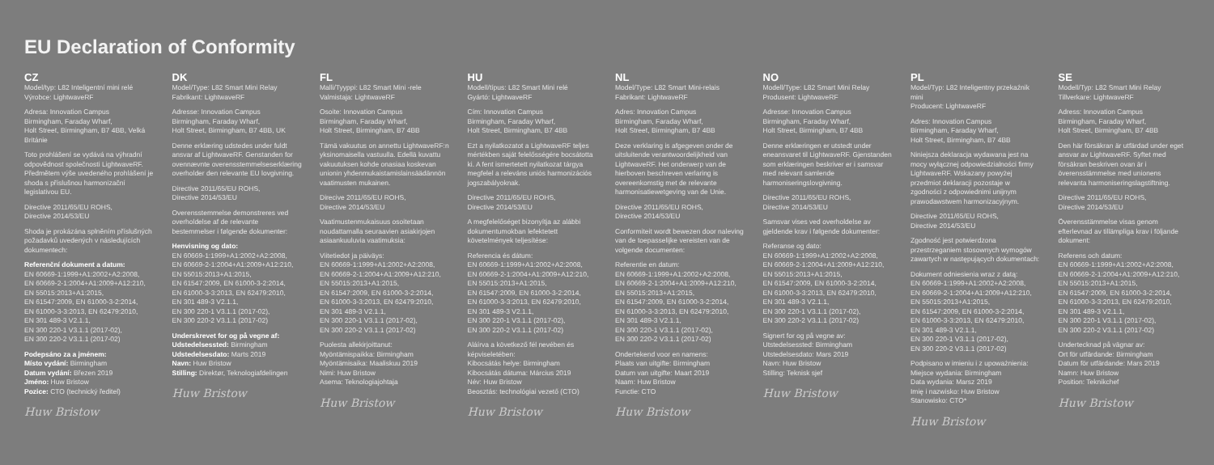EU Declaration of Conformity
CZ
Model/typ: L82 Inteligentní mini relé
Výrobce: LightwaveRF
Adresa: Innovation Campus
Birmingham, Faraday Wharf,
Holt Street, Birmingham, B7 4BB, Velká Británie
Toto prohlášení se vydává na výhradní odpovědnost společnosti LightwaveRF. Předmětem výše uvedeného prohlášení je shoda s příslušnou harmonizační legislativou EU.
Directive 2011/65/EU ROHS,
Directive 2014/53/EU
Shoda je prokázána splněním příslušných požadavků uvedených v následujících dokumentech:
Referenční dokument a datum:
EN 60669-1:1999+A1:2002+A2:2008,
EN 60669-2-1:2004+A1:2009+A12:210,
EN 55015:2013+A1:2015,
EN 61547:2009, EN 61000-3-2:2014,
EN 61000-3-3:2013, EN 62479:2010,
EN 301 489-3 V2.1.1,
EN 300 220-1 V3.1.1 (2017-02),
EN 300 220-2 V3.1.1 (2017-02)
Podepsáno za a jménem:
Místo vydání: Birmingham
Datum vydání: Březen 2019
Jméno: Huw Bristow
Pozice: CTO (technický ředitel)
Huw Bristow
DK
Model/Type: L82 Smart Mini Relay
Fabrikant: LightwaveRF
Adresse: Innovation Campus
Birmingham, Faraday Wharf,
Holt Street, Birmingham, B7 4BB, UK
Denne erklæring udstedes under fuldt ansvar af LightwaveRF. Genstanden for ovennævnte overensstemmelseserklæring overholder den relevante EU lovgivning.
Directive 2011/65/EU ROHS,
Directive 2014/53/EU
Overensstemmelse demonstreres ved overholdelse af de relevante bestemmelser i følgende dokumenter:
Henvisning og dato:
EN 60669-1:1999+A1:2002+A2:2008,
EN 60669-2-1:2004+A1:2009+A12:210,
EN 55015:2013+A1:2015,
EN 61547:2009, EN 61000-3-2:2014,
EN 61000-3-3:2013, EN 62479:2010,
EN 301 489-3 V2.1.1,
EN 300 220-1 V3.1.1 (2017-02),
EN 300 220-2 V3.1.1 (2017-02)
Underskrevet for og på vegne af:
Udstedelsessted: Birmingham
Udstedelsesdato: Marts 2019
Navn: Huw Bristow
Stilling: Direktør, Teknologiafdelingen
Huw Bristow
FL
Malli/Tyyppi: L82 Smart Mini -rele
Valmistaja: LightwaveRF
Osoite: Innovation Campus
Birmingham, Faraday Wharf,
Holt Street, Birmingham, B7 4BB
Tämä vakuutus on annettu LightwaveRF:n yksinomaisella vastuulla. Edellä kuvattu vakuutuksen kohde onasiaa koskevan unionin yhdenmukaistamislainsäädännön vaatimusten mukainen.
Direcive 2011/65/EU ROHS,
Directive 2014/53/EU
Vaatimustenmukaisuus osoitetaan noudattamalla seuraavien asiakirjojen asiaankuuluvia vaatimuksia:
Viitetiedot ja päiväys:
EN 60669-1:1999+A1:2002+A2:2008,
EN 60669-2-1:2004+A1:2009+A12:210,
EN 55015:2013+A1:2015,
EN 61547:2009, EN 61000-3-2:2014,
EN 61000-3-3:2013, EN 62479:2010,
EN 301 489-3 V2.1.1,
EN 300 220-1 V3.1.1 (2017-02),
EN 300 220-2 V3.1.1 (2017-02)
Puolesta allekirjoittanut:
Myöntämispaikka: Birmingham
Myöntämisaika: Maaliskuu 2019
Nimi: Huw Bristow
Asema: Teknologiajohtaja
Huw Bristow
HU
Modell/típus: L82 Smart Mini relé
Gyártó: LightwaveRF
Cím: Innovation Campus
Birmingham, Faraday Wharf,
Holt Street, Birmingham, B7 4BB
Ezt a nyilatkozatot a LightwaveRF teljes mértékben saját felelősségére bocsátotta ki. A fent ismertetett nyilatkozat tárgya megfelel a releváns uniós harmonizációs jogszabályoknak.
Directive 2011/65/EU ROHS,
Directive 2014/53/EU
A megfelelőséget bizonyítja az alábbi dokumentumokban lefektetett követelmények teljesítése:
Referencia és dátum:
EN 60669-1:1999+A1:2002+A2:2008,
EN 60669-2-1:2004+A1:2009+A12:210,
EN 55015:2013+A1:2015,
EN 61547:2009, EN 61000-3-2:2014,
EN 61000-3-3:2013, EN 62479:2010,
EN 301 489-3 V2.1.1,
EN 300 220-1 V3.1.1 (2017-02),
EN 300 220-2 V3.1.1 (2017-02)
Aláírva a következő fél nevében és képviseletében:
Kibocsátás helye: Birmingham
Kibocsátás dátuma: Március 2019
Név: Huw Bristow
Beosztás: technológiai vezető (CTO)
Huw Bristow
NL
Model/Type: L82 Smart Mini-relais
Fabrikant: LightwaveRF
Adres: Innovation Campus
Birmingham, Faraday Wharf,
Holt Street, Birmingham, B7 4BB
Deze verklaring is afgegeven onder de uitsluitende verantwoordelijkheid van LightwaveRF. Het onderwerp van de hierboven beschreven verlaring is overeenkomstig met de relevante harmonisatiewetgeving van de Unie.
Directive 2011/65/EU ROHS,
Directive 2014/53/EU
Conformiteit wordt bewezen door naleving van de toepasselijke vereisten van de volgende documenten:
Referentie en datum:
EN 60669-1:1999+A1:2002+A2:2008,
EN 60669-2-1:2004+A1:2009+A12:210,
EN 55015:2013+A1:2015,
EN 61547:2009, EN 61000-3-2:2014,
EN 61000-3-3:2013, EN 62479:2010,
EN 301 489-3 V2.1.1,
EN 300 220-1 V3.1.1 (2017-02),
EN 300 220-2 V3.1.1 (2017-02)
Ondertekend voor en namens:
Plaats van uitgifte: Birmingham
Datum van uitgifte: Maart 2019
Naam: Huw Bristow
Functie: CTO
Huw Bristow
NO
Modell/Type: L82 Smart Mini Relay
Produsent: LightwaveRF
Adresse: Innovation Campus
Birmingham, Faraday Wharf,
Holt Street, Birmingham, B7 4BB
Denne erklæringen er utstedt under eneansvaret til LightwaveRF. Gjenstanden som erklæringen beskriver er i samsvar med relevant samlende harmoniseringslovgivning.
Directive 2011/65/EU ROHS,
Directive 2014/53/EU
Samsvar vises ved overholdelse av gjeldende krav i følgende dokumenter:
Referanse og dato:
EN 60669-1:1999+A1:2002+A2:2008,
EN 60669-2-1:2004+A1:2009+A12:210,
EN 55015:2013+A1:2015,
EN 61547:2009, EN 61000-3-2:2014,
EN 61000-3-3:2013, EN 62479:2010,
EN 301 489-3 V2.1.1,
EN 300 220-1 V3.1.1 (2017-02),
EN 300 220-2 V3.1.1 (2017-02)
Signert for og på vegne av:
Utstedelsessted: Birmingham
Utstedelsesdato: Mars 2019
Navn: Huw Bristow
Stilling: Teknisk sjef
Huw Bristow
PL
Model/Typ: L82 Inteligentny przekaźnik mini
Producent: LightwaveRF
Adres: Innovation Campus
Birmingham, Faraday Wharf,
Holt Street, Birmingham, B7 4BB
Niniejsza deklaracja wydawana jest na mocy wyłącznej odpowiedzialności firmy LightwaveRF. Wskazany powyżej przedmiot deklaracji pozostaje w zgodności z odpowiednimi unijnym prawodawstwem harmonizacyjnym.
Directive 2011/65/EU ROHS,
Directive 2014/53/EU
Zgodność jest potwierdzona przestrzeganiem stosownych wymogów zawartych w następujących dokumentach:
Dokument odniesienia wraz z datą:
EN 60669-1:1999+A1:2002+A2:2008,
EN 60669-2-1:2004+A1:2009+A12:210,
EN 55015:2013+A1:2015,
EN 61547:2009, EN 61000-3-2:2014,
EN 61000-3-3:2013, EN 62479:2010,
EN 301 489-3 V2.1.1,
EN 300 220-1 V3.1.1 (2017-02),
EN 300 220-2 V3.1.1 (2017-02)
Podpisano w imieniu i z upoważnienia:
Miejsce wydania: Birmingham
Data wydania: Marsz 2019
Imię i nazwisko: Huw Bristow
Stanowisko: CTO*
Huw Bristow
SE
Modell/Typ: L82 Smart Mini Relay
Tillverkare: LightwaveRF
Adress: Innovation Campus
Birmingham, Faraday Wharf,
Holt Street, Birmingham, B7 4BB
Den här försäkran är utfärdad under eget ansvar av LightwaveRF. Syftet med försäkran beskriven ovan är i överensstämmelse med unionens relevanta harmoniseringslagstiftning.
Directive 2011/65/EU ROHS,
Directive 2014/53/EU
Överensstämmelse visas genom efterlevnad av tillämpliga krav i följande dokument:
Referens och datum:
EN 60669-1:1999+A1:2002+A2:2008,
EN 60669-2-1:2004+A1:2009+A12:210,
EN 55015:2013+A1:2015,
EN 61547:2009, EN 61000-3-2:2014,
EN 61000-3-3:2013, EN 62479:2010,
EN 301 489-3 V2.1.1,
EN 300 220-1 V3.1.1 (2017-02),
EN 300 220-2 V3.1.1 (2017-02)
Undertecknad på vägnar av:
Ort för utfärdande: Birmingham
Datum för utfärdande: Mars 2019
Namn: Huw Bristow
Position: Teknikchef
Huw Bristow